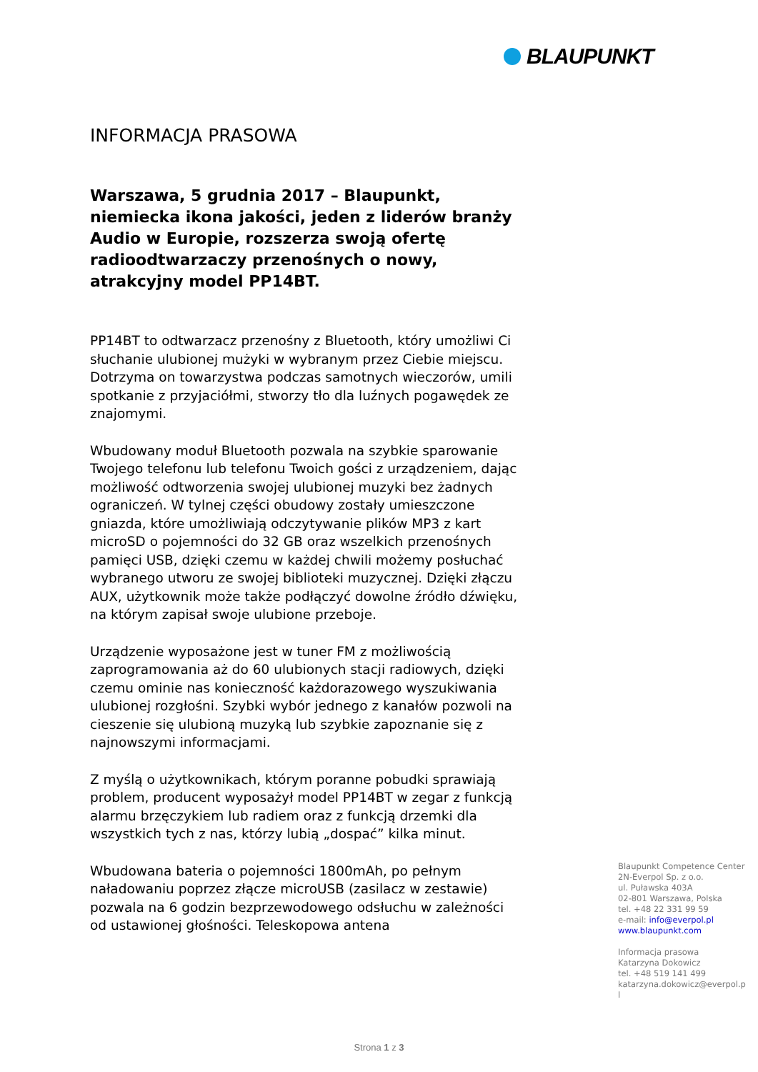BLAUPUNKT
INFORMACJA PRASOWA
Warszawa, 5 grudnia 2017 – Blaupunkt, niemiecka ikona jakości, jeden z liderów branży Audio w Europie, rozszerza swoją ofertę radioodtwarzaczy przenośnych o nowy, atrakcyjny model PP14BT.
PP14BT to odtwarzacz przenośny z Bluetooth, który umożliwi Ci słuchanie ulubionej mużyki w wybranym przez Ciebie miejscu. Dotrzyma on towarzystwa podczas samotnych wieczorów, umili spotkanie z przyjaciółmi, stworzy tło dla luźnych pogawędek ze znajomymi.
Wbudowany moduł Bluetooth pozwala na szybkie sparowanie Twojego telefonu lub telefonu Twoich gości z urządzeniem, dając możliwość odtworzenia swojej ulubionej muzyki bez żadnych ograniczeń. W tylnej części obudowy zostały umieszczone gniazda, które umożliwiają odczytywanie plików MP3 z kart microSD o pojemności do 32 GB oraz wszelkich przenośnych pamięci USB, dzięki czemu w każdej chwili możemy posłuchać wybranego utworu ze swojej biblioteki muzycznej. Dzięki złączu AUX, użytkownik może także podłączyć dowolne źródło dźwięku, na którym zapisał swoje ulubione przeboje.
Urządzenie wyposażone jest w tuner FM z możliwością zaprogramowania aż do 60 ulubionych stacji radiowych, dzięki czemu ominie nas konieczność każdorazowego wyszukiwania ulubionej rozgłośni. Szybki wybór jednego z kanałów pozwoli na cieszenie się ulubioną muzyką lub szybkie zapoznanie się z najnowszymi informacjami.
Z myślą o użytkownikach, którym poranne pobudki sprawiają problem, producent wyposażył model PP14BT w zegar z funkcją alarmu brzęczykiem lub radiem oraz z funkcją drzemki dla wszystkich tych z nas, którzy lubią „dospać” kilka minut.
Wbudowana bateria o pojemności 1800mAh, po pełnym naładowaniu poprzez złącze microUSB (zasilacz w zestawie) pozwala na 6 godzin bezprzewodowego odsłuchu w zależności od ustawionej głośności. Teleskopowa antena
Blaupunkt Competence Center
2N-Everpol Sp. z o.o.
ul. Puławska 403A
02-801 Warszawa, Polska
tel. +48 22 331 99 59
e-mail: info@everpol.pl
www.blaupunkt.com
Informacja prasowa
Katarzyna Dokowicz
tel. +48 519 141 499
katarzyna.dokowicz@everpol.pl
Strona 1 z 3